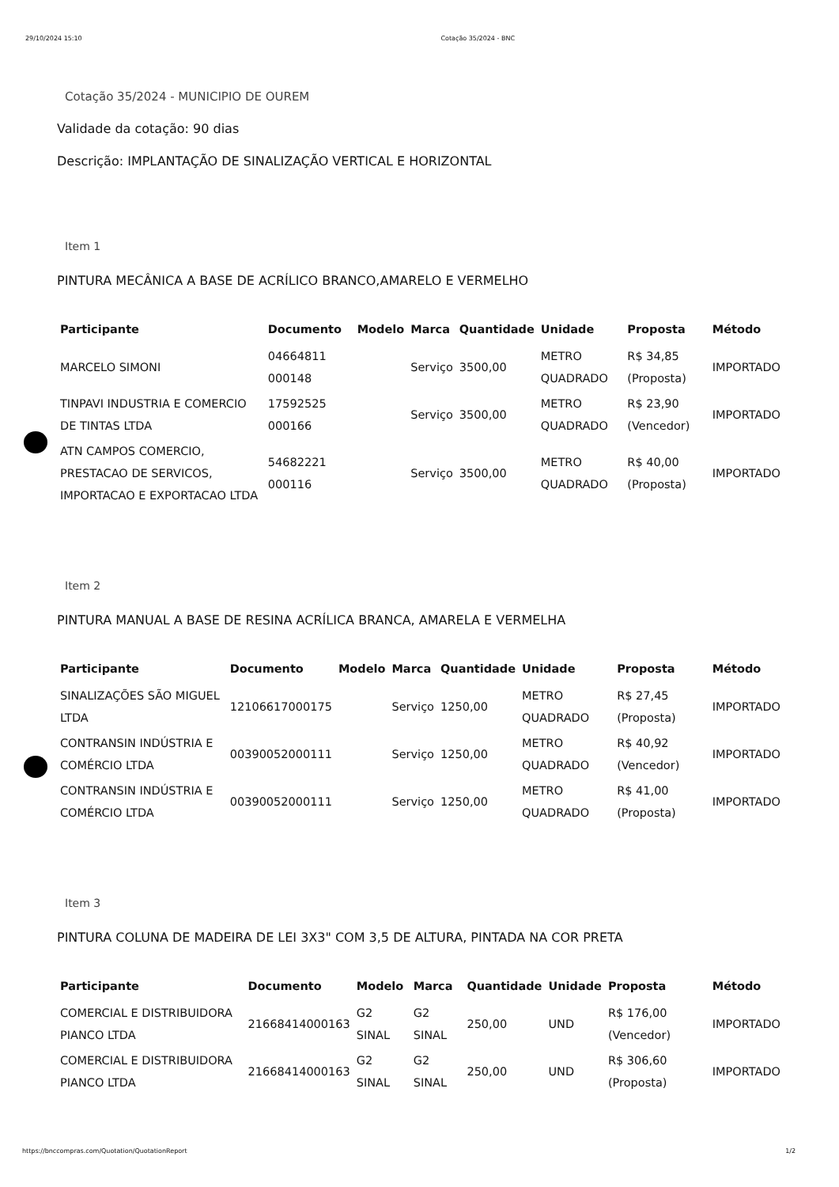29/10/2024 15:10 Cotação 35/2024 - BNC
Cotação 35/2024 - MUNICIPIO DE OUREM
Validade da cotação: 90 dias
Descrição: IMPLANTAÇÃO DE SINALIZAÇÃO VERTICAL E HORIZONTAL
Item 1
PINTURA MECÂNICA A BASE DE ACRÍLICO BRANCO,AMARELO E VERMELHO
| Participante | Documento | Modelo | Marca | Quantidade | Unidade | Proposta | Método |
| --- | --- | --- | --- | --- | --- | --- | --- |
| MARCELO SIMONI | 04664811 000148 | | Serviço | 3500,00 | METRO QUADRADO | R$ 34,85 (Proposta) | IMPORTADO |
| TINPAVI INDUSTRIA E COMERCIO DE TINTAS LTDA | 17592525 000166 | | Serviço | 3500,00 | METRO QUADRADO | R$ 23,90 (Vencedor) | IMPORTADO |
| ATN CAMPOS COMERCIO, PRESTACAO DE SERVICOS, IMPORTACAO E EXPORTACAO LTDA | 54682221 000116 | | Serviço | 3500,00 | METRO QUADRADO | R$ 40,00 (Proposta) | IMPORTADO |
Item 2
PINTURA MANUAL A BASE DE RESINA ACRÍLICA BRANCA, AMARELA E VERMELHA
| Participante | Documento | Modelo | Marca | Quantidade | Unidade | Proposta | Método |
| --- | --- | --- | --- | --- | --- | --- | --- |
| SINALIZAÇÕES SÃO MIGUEL LTDA | 12106617000175 | | Serviço | 1250,00 | METRO QUADRADO | R$ 27,45 (Proposta) | IMPORTADO |
| CONTRANSIN INDÚSTRIA E COMÉRCIO LTDA | 00390052000111 | | Serviço | 1250,00 | METRO QUADRADO | R$ 40,92 (Vencedor) | IMPORTADO |
| CONTRANSIN INDÚSTRIA E COMÉRCIO LTDA | 00390052000111 | | Serviço | 1250,00 | METRO QUADRADO | R$ 41,00 (Proposta) | IMPORTADO |
Item 3
PINTURA COLUNA DE MADEIRA DE LEI 3X3" COM 3,5 DE ALTURA, PINTADA NA COR PRETA
| Participante | Documento | Modelo | Marca | Quantidade | Unidade | Proposta | Método |
| --- | --- | --- | --- | --- | --- | --- | --- |
| COMERCIAL E DISTRIBUIDORA PIANCO LTDA | 21668414000163 | G2 SINAL | G2 SINAL | 250,00 | UND | R$ 176,00 (Vencedor) | IMPORTADO |
| COMERCIAL E DISTRIBUIDORA PIANCO LTDA | 21668414000163 | G2 SINAL | G2 SINAL | 250,00 | UND | R$ 306,60 (Proposta) | IMPORTADO |
https://bnccompras.com/Quotation/QuotationReport 1/2